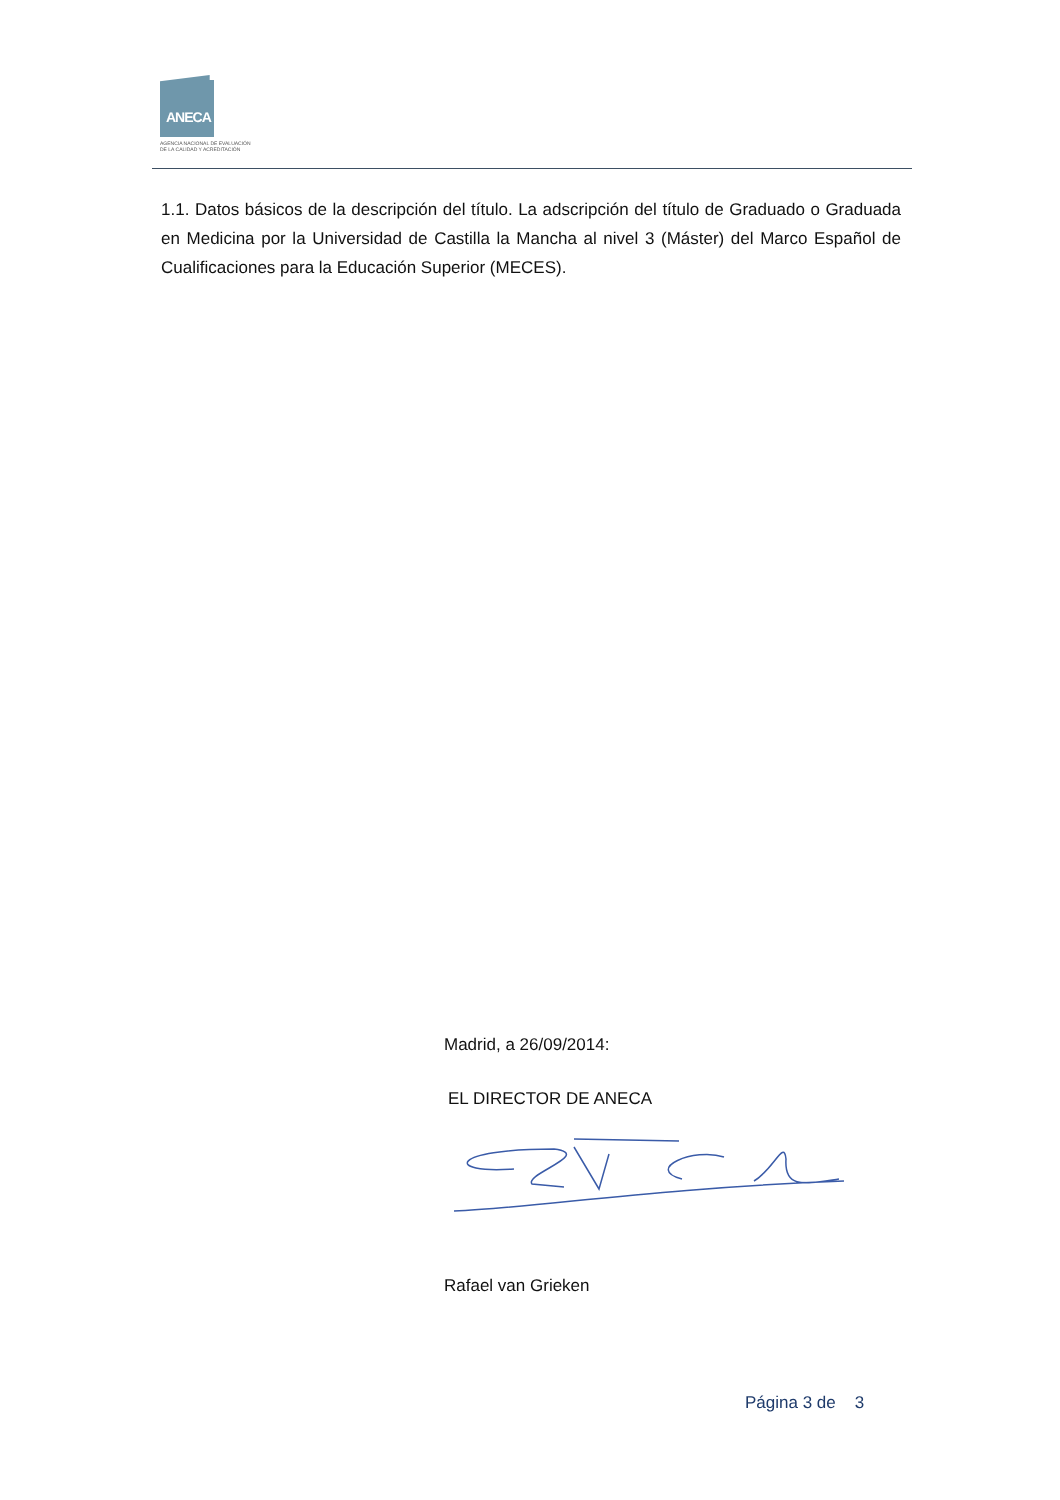ANECA
AGENCIA NACIONAL DE EVALUACIÓN
DE LA CALIDAD Y ACREDITACIÓN
1.1. Datos básicos de la descripción del título. La adscripción del título de Graduado o Graduada en Medicina por la Universidad de Castilla la Mancha al nivel 3 (Máster) del Marco Español de Cualificaciones para la Educación Superior (MECES).
Madrid, a 26/09/2014:
EL DIRECTOR DE ANECA
Rafael van Grieken
Página 3 de 3